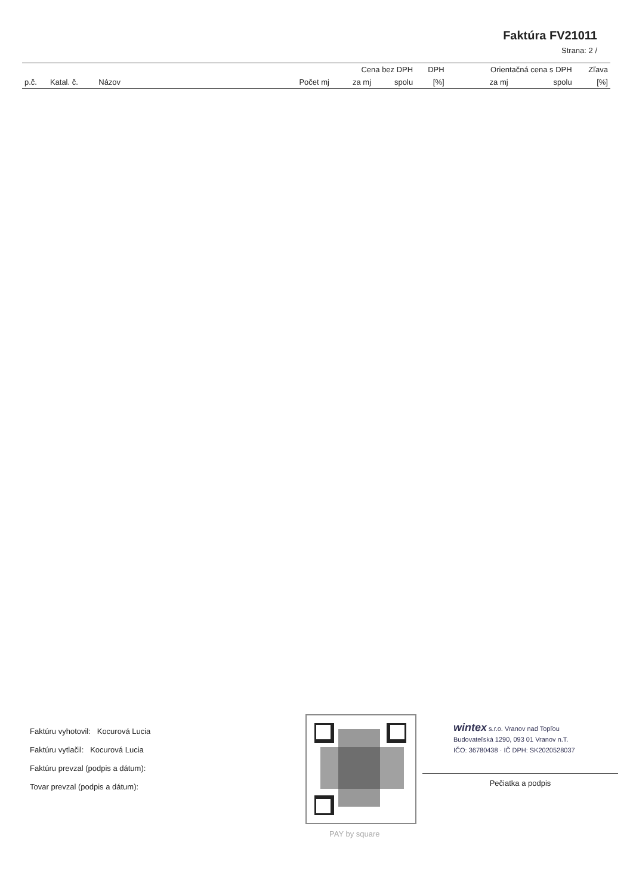Faktúra FV21011
Strana: 2 /
| | | | | Cena bez DPH | | DPH | Orientačná cena s DPH | | Zľava |
| --- | --- | --- | --- | --- | --- | --- | --- | --- | --- |
| p.č. | Katal. č. | Názov | Počet mj | za mj | spolu | [%] | za mj | spolu | [%] |
Faktúru vyhotovil: Kocurová Lucia
Faktúru vytlačil: Kocurová Lucia
Faktúru prevzal (podpis a dátum):
Tovar prevzal (podpis a dátum):
PAY by square
wintex s.r.o. Vranov nad Topľou
Budovateľská 1290, 093 01 Vranov n.T.
IČO: 36780438 · IČ DPH: SK2020528037
Pečiatka a podpis